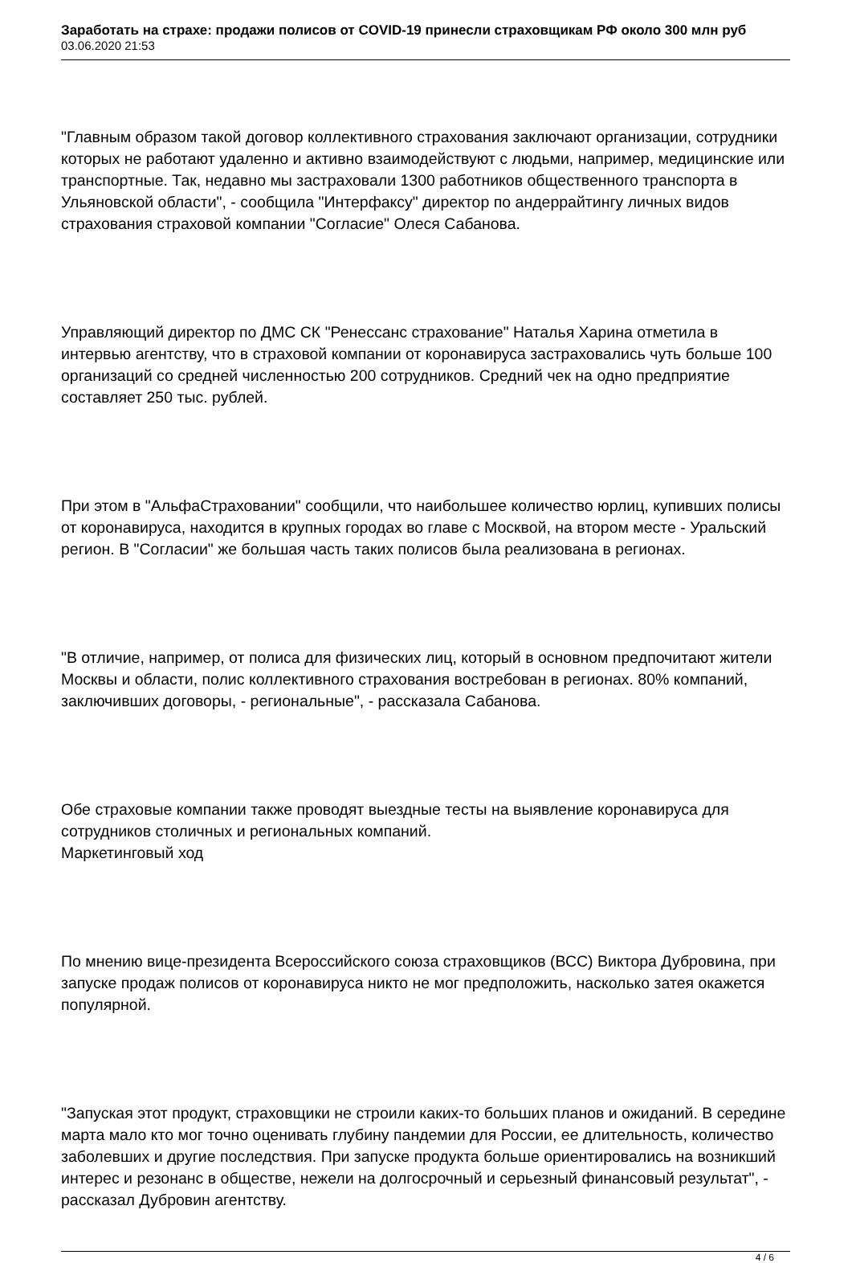Заработать на страхе: продажи полисов от COVID-19 принесли страховщикам РФ около 300 млн руб
03.06.2020 21:53
"Главным образом такой договор коллективного страхования заключают организации, сотрудники которых не работают удаленно и активно взаимодействуют с людьми, например, медицинские или транспортные. Так, недавно мы застраховали 1300 работников общественного транспорта в Ульяновской области", - сообщила "Интерфаксу" директор по андеррайтингу личных видов страхования страховой компании "Согласие" Олеся Сабанова.
Управляющий директор по ДМС СК "Ренессанс страхование" Наталья Харина отметила в интервью агентству, что в страховой компании от коронавируса застраховались чуть больше 100 организаций со средней численностью 200 сотрудников. Средний чек на одно предприятие составляет 250 тыс. рублей.
При этом в "АльфаСтраховании" сообщили, что наибольшее количество юрлиц, купивших полисы от коронавируса, находится в крупных городах во главе с Москвой, на втором месте - Уральский регион. В "Согласии" же большая часть таких полисов была реализована в регионах.
"В отличие, например, от полиса для физических лиц, который в основном предпочитают жители Москвы и области, полис коллективного страхования востребован в регионах. 80% компаний, заключивших договоры, - региональные", - рассказала Сабанова.
Обе страховые компании также проводят выездные тесты на выявление коронавируса для сотрудников столичных и региональных компаний.
Маркетинговый ход
По мнению вице-президента Всероссийского союза страховщиков (ВСС) Виктора Дубровина, при запуске продаж полисов от коронавируса никто не мог предположить, насколько затея окажется популярной.
"Запуская этот продукт, страховщики не строили каких-то больших планов и ожиданий. В середине марта мало кто мог точно оценивать глубину пандемии для России, ее длительность, количество заболевших и другие последствия. При запуске продукта больше ориентировались на возникший интерес и резонанс в обществе, нежели на долгосрочный и серьезный финансовый результат", - рассказал Дубровин агентству.
4 / 6